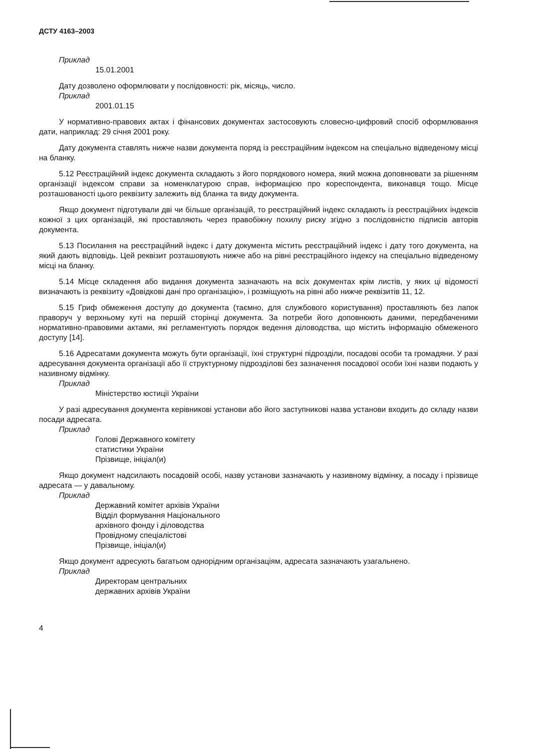ДСТУ 4163–2003
Приклад
15.01.2001
Дату дозволено оформлювати у послідовності: рік, місяць, число.
Приклад
2001.01.15
У нормативно-правових актах і фінансових документах застосовують словесно-цифровий спосіб оформлювання дати, наприклад: 29 січня 2001 року.
Дату документа ставлять нижче назви документа поряд із реєстраційним індексом на спеціально відведеному місці на бланку.
5.12 Реєстраційний індекс документа складають з його порядкового номера, який можна доповнювати за рішенням організації індексом справи за номенклатурою справ, інформацією про кореспондента, виконавця тощо. Місце розташованості цього реквізиту залежить від бланка та виду документа.
Якщо документ підготували дві чи більше організацій, то реєстраційний індекс складають із реєстраційних індексів кожної з цих організацій, які проставляють через правобіжну похилу риску згідно з послідовністю підписів авторів документа.
5.13 Посилання на реєстраційний індекс і дату документа містить реєстраційний індекс і дату того документа, на який дають відповідь. Цей реквізит розташовують нижче або на рівні реєстраційного індексу на спеціально відведеному місці на бланку.
5.14 Місце складення або видання документа зазначають на всіх документах крім листів, у яких ці відомості визначають із реквізиту «Довідкові дані про організацію», і розміщують на рівні або нижче реквізитів 11, 12.
5.15 Гриф обмеження доступу до документа (таємно, для службового користування) проставляють без лапок праворуч у верхньому куті на першій сторінці документа. За потреби його доповнюють даними, передбаченими нормативно-правовими актами, які регламентують порядок ведення діловодства, що містить інформацію обмеженого доступу [14].
5.16 Адресатами документа можуть бути організації, їхні структурні підрозділи, посадові особи та громадяни. У разі адресування документа організації або її структурному підрозділові без зазначення посадової особи їхні назви подають у називному відмінку.
Приклад
Міністерство юстиції України
У разі адресування документа керівникові установи або його заступникові назва установи входить до складу назви посади адресата.
Приклад
Голові Державного комітету
статистики України
Прізвище, ініціал(и)
Якщо документ надсилають посадовій особі, назву установи зазначають у називному відмінку, а посаду і прізвище адресата — у давальному.
Приклад
Державний комітет архівів України
Відділ формування Національного
архівного фонду і діловодства
Провідному спеціалістові
Прізвище, ініціал(и)
Якщо документ адресують багатьом однорідним організаціям, адресата зазначають узагальнено.
Приклад
Директорам центральних
державних архівів України
4